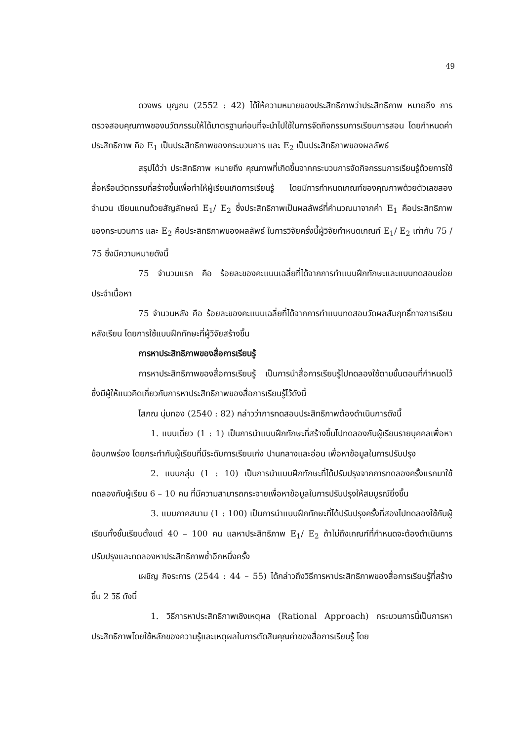49
ดวงพร บุญถม (2552 : 42) ได้ให้ความหมายของประสิทธิภาพว่าประสิทธิภาพ หมายถึง การตรวจสอบคุณภาพของนวัตกรรมให้ได้มาตรฐานก่อนที่จะนำไปใช้ในการจัดกิจกรรมการเรียนการสอน โดยกำหนดค่าประสิทธิภาพ คือ E<sub>1</sub> เป็นประสิทธิภาพของกระบวนการ และ E<sub>2</sub> เป็นประสิทธิภาพของผลลัพธ์
สรุปได้ว่า ประสิทธิภาพ หมายถึง คุณภาพที่เกิดขึ้นจากกระบวนการจัดกิจกรรมการเรียนรู้ด้วยการใช้สื่อหรือนวัตกรรมที่สร้างขึ้นเพื่อทำให้ผู้เรียนเกิดการเรียนรู้ โดยมีการกำหนดเกณฑ์ของคุณภาพด้วยตัวเลขสองจำนวน เขียนแทนด้วยสัญลักษณ์ E<sub>1</sub>/ E<sub>2</sub> ซึ่งประสิทธิภาพเป็นผลลัพธ์ที่คำนวณมาจากค่า E<sub>1</sub> คือประสิทธิภาพของกระบวนการ และ E<sub>2</sub> คือประสิทธิภาพของผลลัพธ์ ในการวิจัยครั้งนี้ผู้วิจัยกำหนดเกณฑ์ E<sub>1</sub>/ E<sub>2</sub> เท่ากับ 75 / 75 ซึ่งมีความหมายดังนี้
75 จำนวนแรก คือ ร้อยละของคะแนนเฉลี่ยที่ได้จากการทำแบบฝึกทักษะและแบบทดสอบย่อยประจำเนื้อหา
75 จำนวนหลัง คือ ร้อยละของคะแนนเฉลี่ยที่ได้จากการทำแบบทดสอบวัดผลสัมฤทธิ์ทางการเรียนหลังเรียน โดยการใช้แบบฝึกทักษะที่ผู้วิจัยสร้างขึ้น
การหาประสิทธิภาพของสื่อการเรียนรู้
การหาประสิทธิภาพของสื่อการเรียนรู้ เป็นการนำสื่อการเรียนรู้ไปทดลองใช้ตามขั้นตอนที่กำหนดไว้ ซึ่งมีผู้ให้แนวคิดเกี่ยวกับการหาประสิทธิภาพของสื่อการเรียนรู้ไว้ดังนี้
โสภณ นุ่มทอง (2540 : 82) กล่าวว่าการทดสอบประสิทธิภาพต้องดำเนินการดังนี้
1. แบบเดี่ยว (1 : 1) เป็นการนำแบบฝึกทักษะที่สร้างขึ้นไปทดลองกับผู้เรียนรายบุคคลเพื่อหาข้อบกพร่อง โดยกระทำกับผู้เรียนที่มีระดับการเรียนเก่ง ปานกลางและอ่อน เพื่อหาข้อมูลในการปรับปรุง
2. แบบกลุ่ม (1 : 10) เป็นการนำแบบฝึกทักษะที่ได้ปรับปรุงจากการทดลองครั้งแรกมาใช้ทดลองกับผู้เรียน 6 – 10 คน ที่มีความสามารถกระจายเพื่อหาข้อมูลในการปรับปรุงให้สมบูรณ์ยิ่งขึ้น
3. แบบภาคสนาม (1 : 100) เป็นการนำแบบฝึกทักษะที่ได้ปรับปรุงครั้งที่สองไปทดลองใช้กับผู้เรียนทั้งชั้นเรียนตั้งแต่ 40 – 100 คน แลหาประสิทธิภาพ E<sub>1</sub>/ E<sub>2</sub> ถ้าไม่ถึงเกณฑ์ที่กำหนดจะต้องดำเนินการปรับปรุงและทดลองหาประสิทธิภาพซ้ำอีกหนึ่งครั้ง
เผชิญ กิจระการ (2544 : 44 – 55) ได้กล่าวถึงวิธีการหาประสิทธิภาพของสื่อการเรียนรู้ที่สร้างขึ้น 2 วิธี ดังนี้
1. วิธีการหาประสิทธิภาพเชิงเหตุผล (Rational Approach) กระบวนการนี้เป็นการหาประสิทธิภาพโดยใช้หลักของความรู้และเหตุผลในการตัดสินคุณค่าของสื่อการเรียนรู้ โดย